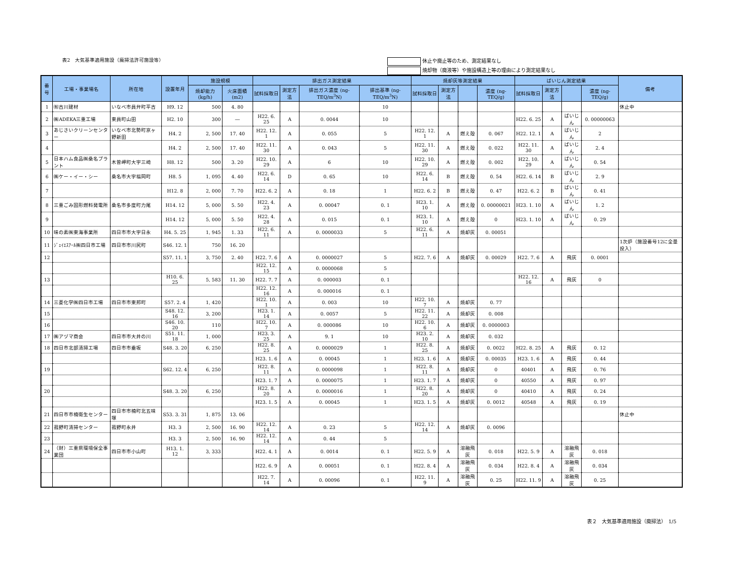表2　大気基準適用施設（廃掃法許可施設等）
休止や廃止等のため、測定結果なし
焼却物（廃液等）や施設構造上等の理由により測定結果なし
| 番号 | 工場・事業場名 | 所在地 | 設置年月 | 施設規模 | | 排出ガス測定結果 | | | | 焼却灰等測定結果 | | | | ばいじん測定結果 | | | | 備考 |
| --- | --- | --- | --- | --- | --- | --- | --- | --- | --- | --- | --- | --- | --- | --- | --- | --- | --- | --- |
| | | | | 焼却能力 (kg/h) | 火床面積 (m2) | 試料採取日 | 測定方法 | 排出ガス濃度 (ng-TEQ/m<sup>3</sup>N) | 排出基準 (ng-TEQ/m<sup>3</sup>N) | 試料採取日 | 測定方法 | | 濃度 (ng-TEQ/g) | 試料採取日 | 測定方法 | | 濃度 (ng-TEQ/g) | |
| 1 | ㈲古川建材 | いなべ市員弁町平古 | H9. 12 | 500 | 4. 80 | | | | 10 | | | | | | | | | 休止中 |
| 2 | ㈱ADEKA三重工場 | 東員町山田 | H2. 10 | 300 | ― | H22. 6. 25 | A | 0. 0044 | 10 | | | | | H22. 6. 25 | A | ばいじん | 0. 00000063 | |
| 3 | あじさいクリーンセンター | いなべ市北勢町京ヶ野新田 | H4. 2 | 2, 500 | 17. 40 | H22. 12. 1 | A | 0. 055 | 5 | H22. 12. 1 | A | 燃え殻 | 0. 067 | H22. 12. 1 | A | ばいじん | 2 | |
| 4 | | | H4. 2 | 2, 500 | 17. 40 | H22. 11. 30 | A | 0. 043 | 5 | H22. 11. 30 | A | 燃え殻 | 0. 022 | H22. 11. 30 | A | ばいじん | 2. 4 | |
| 5 | 日本ハム食品㈱桑名プラント | 木曽岬町大字三崎 | H8. 12 | 500 | 3. 20 | H22. 10. 29 | A | 6 | 10 | H22. 10. 29 | A | 燃え殻 | 0. 002 | H22. 10. 29 | A | ばいじん | 0. 54 | |
| 6 | ㈱ケー・イー・シー | 桑名市大字福岡町 | H8. 5 | 1, 095 | 4. 40 | H22. 6. 14 | D | 0. 65 | 10 | H22. 6. 14 | B | 燃え殻 | 0. 54 | H22. 6. 14 | B | ばいじん | 2. 9 | |
| 7 | | | H12. 8 | 2, 000 | 7. 70 | H22. 6. 2 | A | 0. 18 | 1 | H22. 6. 2 | B | 燃え殻 | 0. 47 | H22. 6. 2 | B | ばいじん | 0. 41 | |
| 8 | 三重ごみ固形燃料発電所 | 桑名市多度町力尾 | H14. 12 | 5, 000 | 5. 50 | H22. 4. 23 | A | 0. 00047 | 0. 1 | H23. 1. 10 | A | 燃え殻 | 0. 00000021 | H23. 1. 10 | A | ばいじん | 1. 2 | |
| 9 | | | H14. 12 | 5, 000 | 5. 50 | H22. 4. 28 | A | 0. 015 | 0. 1 | H23. 1. 10 | A | 燃え殻 | 0 | H23. 1. 10 | A | ばいじん | 0. 29 | |
| 10 | 味の素㈱東海事業所 | 四日市市大字日永 | H4. 5. 25 | 1, 945 | 1. 33 | H22. 6. 11 | A | 0. 0000033 | 5 | H22. 6. 11 | A | 焼却灰 | 0. 00051 | | | | | |
| 11 | ｼﾞｪｲｴｽｱｰﾙ㈱四日市工場 | 四日市市川尻町 | S46. 12. 1 | 750 | 16. 20 | | | | | | | | | | | | | 1次炉（施設番号12に全量投入） |
| 12 | | | S57. 11. 1 | 3, 750 | 2. 40 | H22. 7. 6 | A | 0. 0000027 | 5 | H22. 7. 6 | A | 焼却灰 | 0. 00029 | H22. 7. 6 | A | 飛灰 | 0. 0001 | |
| | | | | | | H22. 12. 15 | A | 0. 0000068 | 5 | | | | | | | | | |
| 13 | | | H10. 6. 25 | 5, 583 | 11. 30 | H22. 7. 7 | A | 0. 000003 | 0. 1 | | | | | H22. 12. 16 | A | 飛灰 | 0 | |
| | | | | | | H22. 12. 16 | A | 0. 000016 | 0. 1 | | | | | | | | | |
| 14 | 三菱化学㈱四日市工場 | 四日市市東邦町 | S57. 2. 4 | 1, 420 | | H22. 10. 1 | A | 0. 003 | 10 | H22. 10. 7 | A | 焼却灰 | 0. 77 | | | | | |
| 15 | | | S48. 12. 16 | 3, 200 | | H23. 1. 14 | A | 0. 0057 | 5 | H22. 11. 22 | A | 焼却灰 | 0. 008 | | | | | |
| 16 | | | S46. 10. 20 | 110 | | H22. 10. 7 | A | 0. 000086 | 10 | H22. 10. 6 | A | 焼却灰 | 0. 0000003 | | | | | |
| 17 | ㈱アヅマ商会 | 四日市市大井の川 | S51. 11. 18 | 1, 000 | | H23. 3. 25 | A | 9. 1 | 10 | H23. 2. 10 | A | 焼却灰 | 0. 032 | | | | | |
| 18 | 四日市北部清掃工場 | 四日市市垂坂 | S48. 3. 20 | 6, 250 | | H22. 8. 25 | A | 0. 0000029 | 1 | H22. 8. 25 | A | 焼却灰 | 0. 0022 | H22. 8. 25 | A | 飛灰 | 0. 12 | |
| | | | | | | H23. 1. 6 | A | 0. 00045 | 1 | H23. 1. 6 | A | 焼却灰 | 0. 00035 | H23. 1. 6 | A | 飛灰 | 0. 44 | |
| 19 | | | S62. 12. 4 | 6, 250 | | H22. 8. 11 | A | 0. 0000098 | 1 | H22. 8. 11 | A | 焼却灰 | 0 | 40401 | A | 飛灰 | 0. 76 | |
| | | | | | | H23. 1. 7 | A | 0. 0000075 | 1 | H23. 1. 7 | A | 焼却灰 | 0 | 40550 | A | 飛灰 | 0. 97 | |
| 20 | | | S48. 3. 20 | 6, 250 | | H22. 8. 20 | A | 0. 0000016 | 1 | H22. 8. 20 | A | 焼却灰 | 0 | 40410 | A | 飛灰 | 0. 24 | |
| | | | | | | H23. 1. 5 | A | 0. 00045 | 1 | H23. 1. 5 | A | 焼却灰 | 0. 0012 | 40548 | A | 飛灰 | 0. 19 | |
| 21 | 四日市市楠衛生センター | 四日市市楠町北五味塚 | S53. 3. 31 | 1, 875 | 13. 06 | | | | | | | | | | | | | 休止中 |
| 22 | 菰野町清掃センター | 菰野町永井 | H3. 3 | 2, 500 | 16. 90 | H22. 12. 14 | A | 0. 23 | 5 | H22. 12. 14 | A | 焼却灰 | 0. 0096 | | | | | |
| 23 | | | H3. 3 | 2, 500 | 16. 90 | H22. 12. 14 | A | 0. 44 | 5 | | | | | | | | | |
| 24 | （財）三重県環境保全事業団 | 四日市市小山町 | H13. 1. 12 | 3, 333 | | H22. 4. 1 | A | 0. 0014 | 0. 1 | H22. 5. 9 | A | 溶融飛灰 | 0. 018 | H22. 5. 9 | A | 溶融飛灰 | 0. 018 | |
| | | | | | | H22. 6. 9 | A | 0. 00051 | 0. 1 | H22. 8. 4 | A | 溶融飛灰 | 0. 034 | H22. 8. 4 | A | 溶融飛灰 | 0. 034 | |
| | | | | | | H22. 7. 14 | A | 0. 00096 | 0. 1 | H22. 11. 9 | A | 溶融飛灰 | 0. 25 | H22. 11. 9 | A | 溶融飛灰 | 0. 25 | |
表２　大気基準適用施設（廃掃法）　1/5